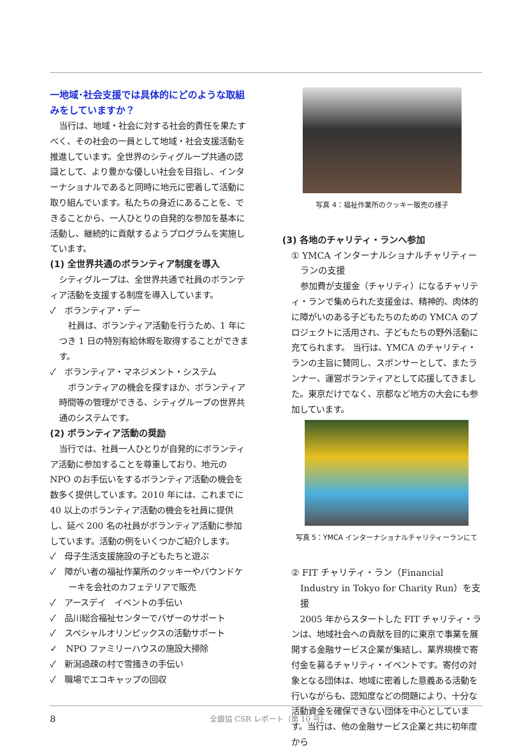一地域･社会支援では具体的にどのような取組みをしていますか？
当行は、地域・社会に対する社会的責任を果たすべく、その社会の一員として地域・社会支援活動を推進しています。全世界のシティグループ共通の認識として、より豊かな優しい社会を目指し、インターナショナルであると同時に地元に密着して活動に取り組んでいます。私たちの身近にあることを、できることから、一人ひとりの自発的な参加を基本に活動し、継続的に貢献するようプログラムを実施しています。
(1) 全世界共通のボランティア制度を導入
シティグループは、全世界共通で社員のボランティア活動を支援する制度を導入しています。
✓　ボランティア・デー
社員は、ボランティア活動を行うため、1 年につき 1 日の特別有給休暇を取得することができます。
✓　ボランティア・マネジメント・システム
ボランティアの機会を探すほか、ボランティア時間等の管理ができる、シティグループの世界共通のシステムです。
(2) ボランティア活動の奨励
当行では、社員一人ひとりが自発的にボランティア活動に参加することを尊重しており、地元の NPO のお手伝いをするボランティア活動の機会を数多く提供しています。2010 年には、これまでに 40 以上のボランティア活動の機会を社員に提供し、延べ 200 名の社員がボランティア活動に参加しています。活動の例をいくつかご紹介します。
✓　母子生活支援施設の子どもたちと遊ぶ
✓　障がい者の福祉作業所のクッキーやパウンドケーキを会社のカフェテリアで販売
✓　アースデイ　イベントの手伝い
✓　品川総合福祉センターでバザーのサポート
✓　スペシャルオリンピックスの活動サポート
✓　NPO ファミリーハウスの施設大掃除
✓　新潟過疎の村で雪掻きの手伝い
✓　職場でエコキャップの回収
写真 4：福祉作業所のクッキー販売の様子
(3) 各地のチャリティ・ランへ参加
① YMCA インターナルショナルチャリティーランの支援
参加費が支援金（チャリティ）になるチャリティ・ランで集められた支援金は、精神的、肉体的に障がいのある子どもたちのための YMCA のプロジェクトに活用され、子どもたちの野外活動に充てられます。 当行は、YMCA のチャリティ・ランの主旨に賛同し、スポンサーとして、またランナー、運営ボランティアとして応援してきました。東京だけでなく、京都など地方の大会にも参加しています。
写真 5：YMCA インターナショナルチャリティーランにて
② FIT チャリティ・ラン（Financial Industry in Tokyo for Charity Run）を支援
2005 年からスタートした FIT チャリティ・ランは、地域社会への貢献を目的に東京で事業を展開する金融サービス企業が集結し、業界規模で寄付金を募るチャリティ・イベントです。寄付の対象となる団体は、地域に密着した意義ある活動を行いながらも、認知度などの問題により、十分な活動資金を確保できない団体を中心としています。当行は、他の金融サービス企業と共に初年度から
8 全銀協 CSR レポート（第 10 号）